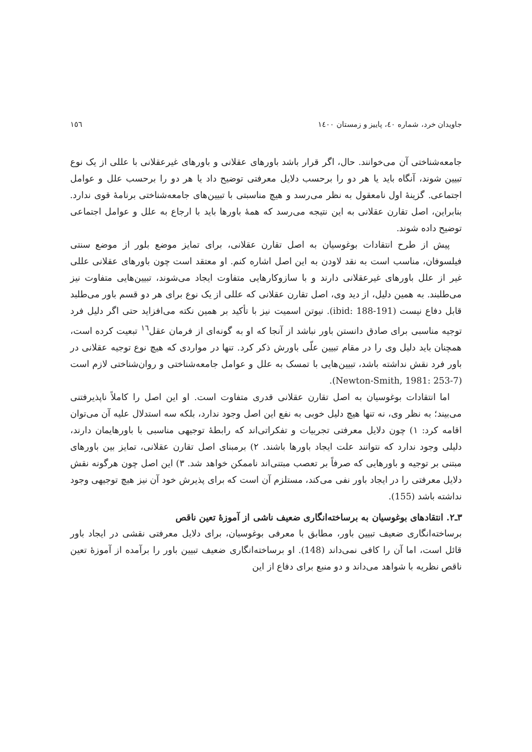جاویدان خرد، شماره ٤٠، پاییز و زمستان ١٤٠٠ ١٥٦
جامعه‌شناختی آن می‌خوانند. حال، اگر قرار باشد باورهای عقلانی و باورهای غیرعقلانی با عللی از یک نوع تبیین شوند، آنگاه باید یا هر دو را برحسب دلایل معرفتی توضیح داد یا هر دو را برحسب علل و عوامل اجتماعی. گزینهٔ اول نامعقول به نظر می‌رسد و هیچ مناسبتی با تبیین‌های جامعه‌شناختی برنامهٔ قوی ندارد. بنابراین، اصل تقارن عقلانی به این نتیجه می‌رسد که همهٔ باورها باید با ارجاع به علل و عوامل اجتماعی توضیح داده شوند.
پیش از طرح انتقادات بوغوسیان به اصل تقارن عقلانی، برای تمایز موضع بلور از موضع سنتی فیلسوفان، مناسب است به نقد لاودن به این اصل اشاره کنم. او معتقد است چون باورهای عقلانی عللی غیر از علل باورهای غیرعقلانی دارند و با سازوکارهایی متفاوت ایجاد می‌شوند، تبیین‌هایی متفاوت نیز می‌طلبند. به همین دلیل، از دید وی، اصل تقارن عقلانی که عللی از یک نوع برای هر دو قسم باور می‌طلبد قابل دفاع نیست (ibid: 188-191). نیوتن اسمیت نیز با تأکید بر همین نکته می‌افزاید حتی اگر دلیل فرد توجیه مناسبی برای صادق دانستن باور نباشد از آنجا که او به گونه‌ای از فرمان عقل<sup>١٦</sup> تبعیت کرده است، همچنان باید دلیل وی را در مقام تبیین علّی باورش ذکر کرد. تنها در مواردی که هیچ نوع توجیه عقلانی در باور فرد نقش نداشته باشد، تبیین‌هایی با تمسک به علل و عوامل جامعه‌شناختی و روان‌شناختی لازم است (Newton-Smith, 1981: 253-7).
اما انتقادات بوغوسیان به اصل تقارن عقلانی قدری متفاوت است. او این اصل را کاملاً ناپذیرفتنی می‌بیند؛ به نظر وی، نه تنها هیچ دلیل خوبی به نفع این اصل وجود ندارد، بلکه سه استدلال علیه آن می‌توان اقامه کرد: ١) چون دلایل معرفتی تجربیات و تفکراتی‌اند که رابطهٔ توجیهی مناسبی با باورهایمان دارند، دلیلی وجود ندارد که نتوانند علت ایجاد باورها باشند. ٢) برمبنای اصل تقارن عقلانی، تمایز بین باورهای مبتنی بر توجیه و باورهایی که صرفاً بر تعصب مبتنی‌اند ناممکن خواهد شد. ٣) این اصل چون هرگونه نقش دلایل معرفتی را در ایجاد باور نفی می‌کند، مستلزم آن است که برای پذیرش خود آن نیز هیچ توجیهی وجود نداشته باشد (155).
٣ـ٢. انتقادهای بوغوسیان به برساخته‌انگاری ضعیف ناشی از آموزهٔ تعین ناقص
برساخته‌انگاری ضعیف تبیین باور، مطابق با معرفی بوغوسیان، برای دلایل معرفتی نقشی در ایجاد باور قائل است، اما آن را کافی نمی‌داند (148). او برساخته‌انگاری ضعیف تبیین باور را برآمده از آموزهٔ تعین ناقص نظریه با شواهد می‌داند و دو منبع برای دفاع از این